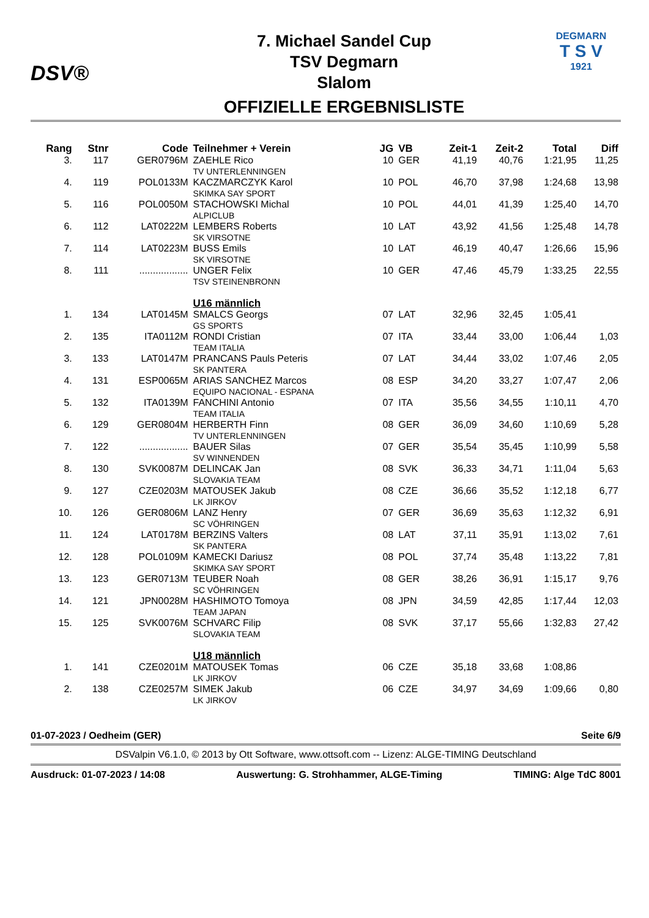DSV®
7. Michael Sandel Cup
TSV Degmarn
Slalom
OFFIZIELLE ERGEBNISLISTE
DEGMARN
T S V
1921
| Rang | Stnr | Code | Teilnehmer + Verein | JG | VB | Zeit-1 | Zeit-2 | Total | Diff |
| --- | --- | --- | --- | --- | --- | --- | --- | --- | --- |
| 3. | 117 | GER0796M | ZAEHLE Rico TV UNTERLENNINGEN | 10 | GER | 41,19 | 40,76 | 1:21,95 | 11,25 |
| 4. | 119 | POL0133M | KACZMARCZYK Karol SKIMKA SAY SPORT | 10 | POL | 46,70 | 37,98 | 1:24,68 | 13,98 |
| 5. | 116 | POL0050M | STACHOWSKI Michal ALPICLUB | 10 | POL | 44,01 | 41,39 | 1:25,40 | 14,70 |
| 6. | 112 | LAT0222M | LEMBERS Roberts SK VIRSOTNE | 10 | LAT | 43,92 | 41,56 | 1:25,48 | 14,78 |
| 7. | 114 | LAT0223M | BUSS Emils SK VIRSOTNE | 10 | LAT | 46,19 | 40,47 | 1:26,66 | 15,96 |
| 8. | 111 | .................. | UNGER Felix TSV STEINENBRONN | 10 | GER | 47,46 | 45,79 | 1:33,25 | 22,55 |
| | | | U16 männlich | | | | | | |
| 1. | 134 | LAT0145M | SMALCS Georgs GS SPORTS | 07 | LAT | 32,96 | 32,45 | 1:05,41 | |
| 2. | 135 | ITA0112M | RONDI Cristian TEAM ITALIA | 07 | ITA | 33,44 | 33,00 | 1:06,44 | 1,03 |
| 3. | 133 | LAT0147M | PRANCANS Pauls Peteris SK PANTERA | 07 | LAT | 34,44 | 33,02 | 1:07,46 | 2,05 |
| 4. | 131 | ESP0065M | ARIAS SANCHEZ Marcos EQUIPO NACIONAL - ESPANA | 08 | ESP | 34,20 | 33,27 | 1:07,47 | 2,06 |
| 5. | 132 | ITA0139M | FANCHINI Antonio TEAM ITALIA | 07 | ITA | 35,56 | 34,55 | 1:10,11 | 4,70 |
| 6. | 129 | GER0804M | HERBERTH Finn TV UNTERLENNINGEN | 08 | GER | 36,09 | 34,60 | 1:10,69 | 5,28 |
| 7. | 122 | .................. | BAUER Silas SV WINNENDEN | 07 | GER | 35,54 | 35,45 | 1:10,99 | 5,58 |
| 8. | 130 | SVK0087M | DELINCAK Jan SLOVAKIA TEAM | 08 | SVK | 36,33 | 34,71 | 1:11,04 | 5,63 |
| 9. | 127 | CZE0203M | MATOUSEK Jakub LK JIRKOV | 08 | CZE | 36,66 | 35,52 | 1:12,18 | 6,77 |
| 10. | 126 | GER0806M | LANZ Henry SC VÖHRINGEN | 07 | GER | 36,69 | 35,63 | 1:12,32 | 6,91 |
| 11. | 124 | LAT0178M | BERZINS Valters SK PANTERA | 08 | LAT | 37,11 | 35,91 | 1:13,02 | 7,61 |
| 12. | 128 | POL0109M | KAMECKI Dariusz SKIMKA SAY SPORT | 08 | POL | 37,74 | 35,48 | 1:13,22 | 7,81 |
| 13. | 123 | GER0713M | TEUBER Noah SC VÖHRINGEN | 08 | GER | 38,26 | 36,91 | 1:15,17 | 9,76 |
| 14. | 121 | JPN0028M | HASHIMOTO Tomoya TEAM JAPAN | 08 | JPN | 34,59 | 42,85 | 1:17,44 | 12,03 |
| 15. | 125 | SVK0076M | SCHVARC Filip SLOVAKIA TEAM | 08 | SVK | 37,17 | 55,66 | 1:32,83 | 27,42 |
| | | | U18 männlich | | | | | | |
| 1. | 141 | CZE0201M | MATOUSEK Tomas LK JIRKOV | 06 | CZE | 35,18 | 33,68 | 1:08,86 | |
| 2. | 138 | CZE0257M | SIMEK Jakub LK JIRKOV | 06 | CZE | 34,97 | 34,69 | 1:09,66 | 0,80 |
01-07-2023 / Oedheim (GER) Seite 6/9
DSValpin V6.1.0, © 2013 by Ott Software, www.ottsoft.com -- Lizenz: ALGE-TIMING Deutschland
Ausdruck: 01-07-2023 / 14:08 Auswertung: G. Strohhammer, ALGE-Timing TIMING: Alge TdC 8001